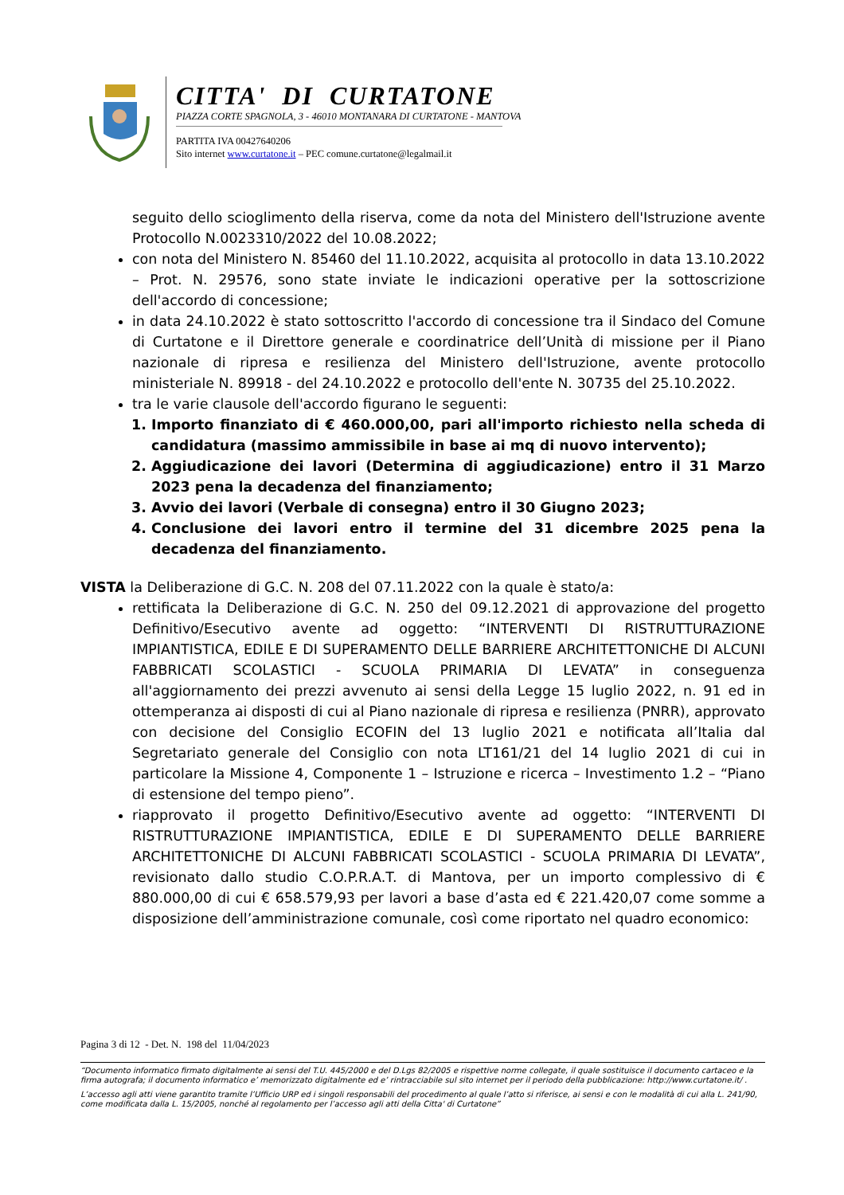CITTA' DI CURTATONE
PIAZZA CORTE SPAGNOLA, 3 - 46010 MONTANARA DI CURTATONE - MANTOVA
PARTITA IVA 00427640206
Sito internet www.curtatone.it – PEC comune.curtatone@legalmail.it
seguito dello scioglimento della riserva, come da nota del Ministero dell'Istruzione avente Protocollo N.0023310/2022 del 10.08.2022;
con nota del Ministero N. 85460 del 11.10.2022, acquisita al protocollo in data 13.10.2022 – Prot. N. 29576, sono state inviate le indicazioni operative per la sottoscrizione dell'accordo di concessione;
in data 24.10.2022 è stato sottoscritto l'accordo di concessione tra il Sindaco del Comune di Curtatone e il Direttore generale e coordinatrice dell’Unità di missione per il Piano nazionale di ripresa e resilienza del Ministero dell'Istruzione, avente protocollo ministeriale N. 89918 - del 24.10.2022 e protocollo dell'ente N. 30735 del 25.10.2022.
tra le varie clausole dell'accordo figurano le seguenti:
1. Importo finanziato di € 460.000,00, pari all'importo richiesto nella scheda di candidatura (massimo ammissibile in base ai mq di nuovo intervento);
2. Aggiudicazione dei lavori (Determina di aggiudicazione) entro il 31 Marzo 2023 pena la decadenza del finanziamento;
3. Avvio dei lavori (Verbale di consegna) entro il 30 Giugno 2023;
4. Conclusione dei lavori entro il termine del 31 dicembre 2025 pena la decadenza del finanziamento.
VISTA la Deliberazione di G.C. N. 208 del 07.11.2022 con la quale è stato/a:
rettificata la Deliberazione di G.C. N. 250 del 09.12.2021 di approvazione del progetto Definitivo/Esecutivo avente ad oggetto: “INTERVENTI DI RISTRUTTURAZIONE IMPIANTISTICA, EDILE E DI SUPERAMENTO DELLE BARRIERE ARCHITETTONICHE DI ALCUNI FABBRICATI SCOLASTICI - SCUOLA PRIMARIA DI LEVATA” in conseguenza all'aggiornamento dei prezzi avvenuto ai sensi della Legge 15 luglio 2022, n. 91 ed in ottemperanza ai disposti di cui al Piano nazionale di ripresa e resilienza (PNRR), approvato con decisione del Consiglio ECOFIN del 13 luglio 2021 e notificata all’Italia dal Segretariato generale del Consiglio con nota LT161/21 del 14 luglio 2021 di cui in particolare la Missione 4, Componente 1 – Istruzione e ricerca – Investimento 1.2 – “Piano di estensione del tempo pieno”.
riapprovato il progetto Definitivo/Esecutivo avente ad oggetto: “INTERVENTI DI RISTRUTTURAZIONE IMPIANTISTICA, EDILE E DI SUPERAMENTO DELLE BARRIERE ARCHITETTONICHE DI ALCUNI FABBRICATI SCOLASTICI - SCUOLA PRIMARIA DI LEVATA”, revisionato dallo studio C.O.P.R.A.T. di Mantova, per un importo complessivo di € 880.000,00 di cui € 658.579,93 per lavori a base d’asta ed € 221.420,07 come somme a disposizione dell’amministrazione comunale, così come riportato nel quadro economico:
Pagina 3 di 12 - Det. N. 198 del 11/04/2023
“Documento informatico firmato digitalmente ai sensi del T.U. 445/2000 e del D.Lgs 82/2005 e rispettive norme collegate, il quale sostituisce il documento cartaceo e la firma autografa; il documento informatico e’ memorizzato digitalmente ed e’ rintracciabile sul sito internet per il periodo della pubblicazione: http://www.curtatone.it/ .
L’accesso agli atti viene garantito tramite l’Ufficio URP ed i singoli responsabili del procedimento al quale l’atto si riferisce, ai sensi e con le modalità di cui alla L. 241/90, come modificata dalla L. 15/2005, nonché al regolamento per l’accesso agli atti della Citta' di Curtatone”